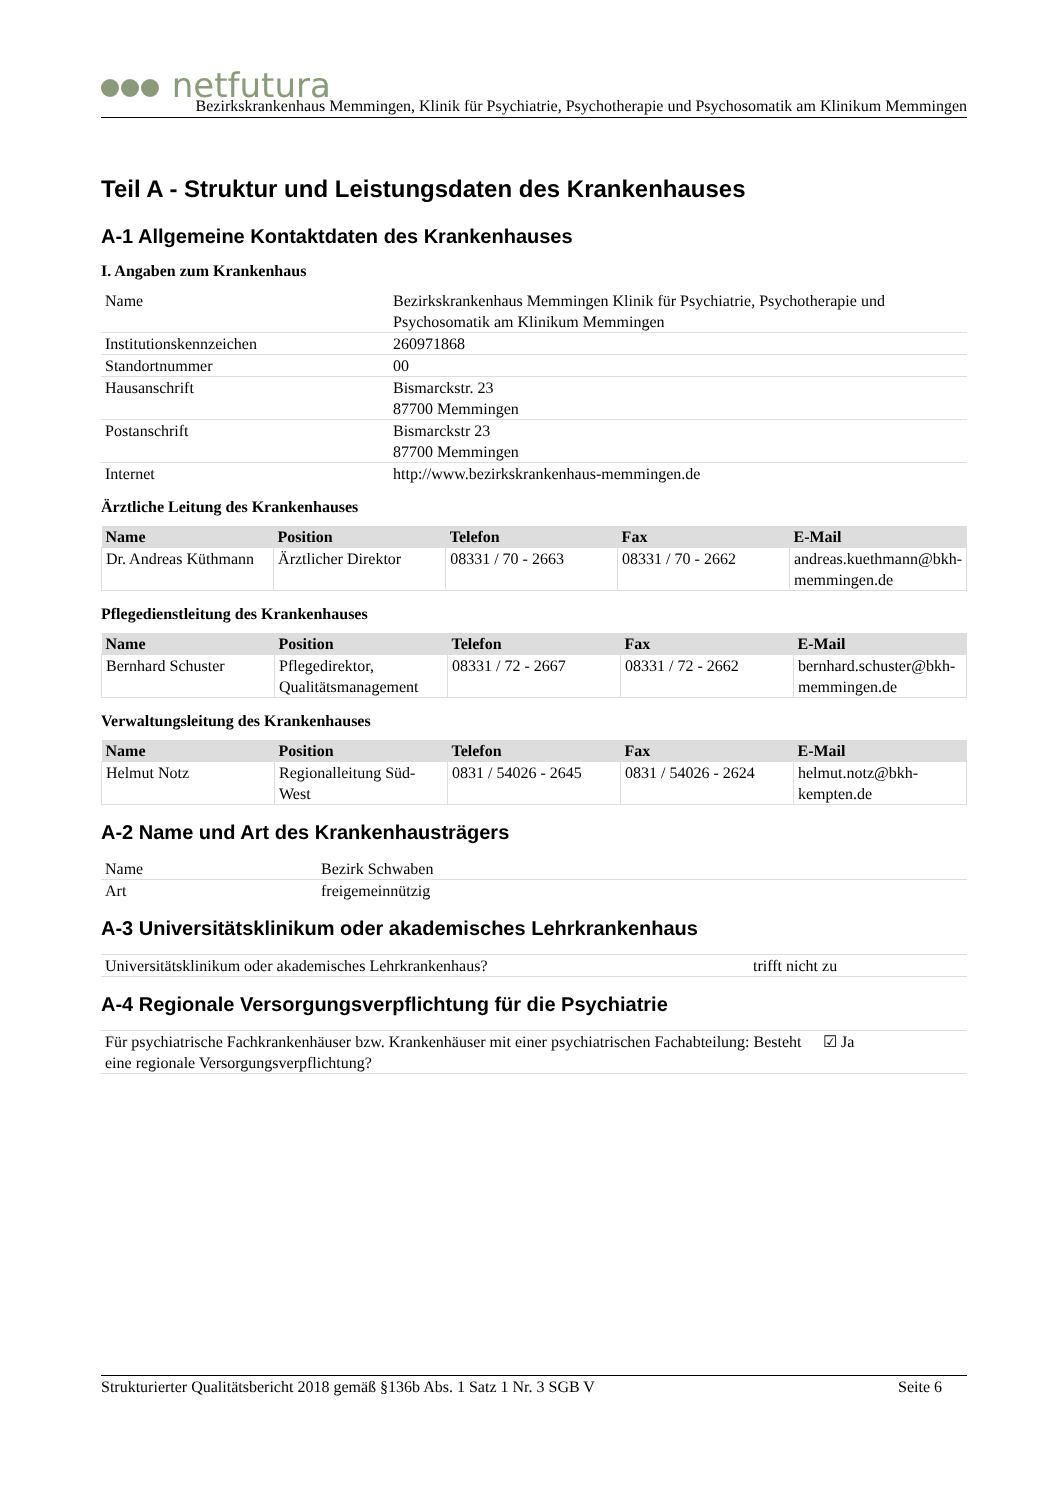netfutura
Bezirkskrankenhaus Memmingen, Klinik für Psychiatrie, Psychotherapie und Psychosomatik am Klinikum Memmingen
Teil A - Struktur und Leistungsdaten des Krankenhauses
A-1 Allgemeine Kontaktdaten des Krankenhauses
I. Angaben zum Krankenhaus
| Name | Bezirkskrankenhaus Memmingen Klinik für Psychiatrie, Psychotherapie und Psychosomatik am Klinikum Memmingen |
| Institutionskennzeichen | 260971868 |
| Standortnummer | 00 |
| Hausanschrift | Bismarckstr. 23 87700 Memmingen |
| Postanschrift | Bismarckstr 23 87700 Memmingen |
| Internet | http://www.bezirkskrankenhaus-memmingen.de |
Ärztliche Leitung des Krankenhauses
| Name | Position | Telefon | Fax | E-Mail |
| --- | --- | --- | --- | --- |
| Dr. Andreas Küthmann | Ärztlicher Direktor | 08331 / 70 - 2663 | 08331 / 70 - 2662 | andreas.kuethmann@bkh-memmingen.de |
Pflegedienstleitung des Krankenhauses
| Name | Position | Telefon | Fax | E-Mail |
| --- | --- | --- | --- | --- |
| Bernhard Schuster | Pflegedirektor, Qualitätsmanagement | 08331 / 72 - 2667 | 08331 / 72 - 2662 | bernhard.schuster@bkh-memmingen.de |
Verwaltungsleitung des Krankenhauses
| Name | Position | Telefon | Fax | E-Mail |
| --- | --- | --- | --- | --- |
| Helmut Notz | Regionalleitung Süd-West | 0831 / 54026 - 2645 | 0831 / 54026 - 2624 | helmut.notz@bkh-kempten.de |
A-2 Name und Art des Krankenhausträgers
| Name | Bezirk Schwaben |
| Art | freigemeinnützig |
A-3 Universitätsklinikum oder akademisches Lehrkrankenhaus
| Universitätsklinikum oder akademisches Lehrkrankenhaus? | trifft nicht zu |
A-4 Regionale Versorgungsverpflichtung für die Psychiatrie
| Für psychiatrische Fachkrankenhäuser bzw. Krankenhäuser mit einer psychiatrischen Fachabteilung: Besteht eine regionale Versorgungsverpflichtung? | ☑ Ja |
Strukturierter Qualitätsbericht 2018 gemäß §136b Abs. 1 Satz 1 Nr. 3 SGB V Seite 6